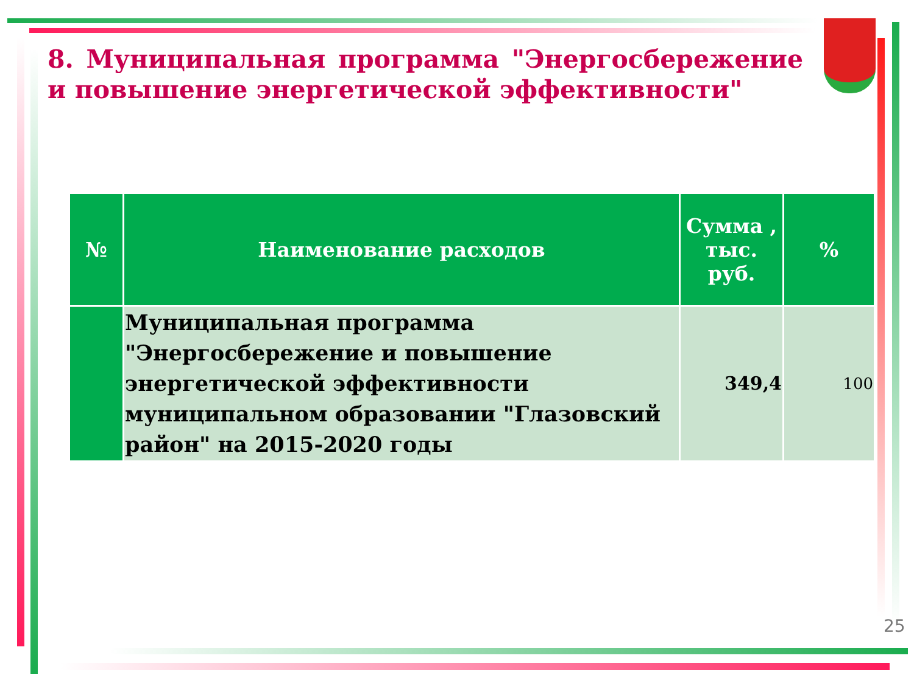8. Муниципальная программа "Энергосбережение и повышение энергетической эффективности"
| № | Наименование расходов | Сумма , тыс. руб. | % |
| --- | --- | --- | --- |
| | Муниципальная программа "Энергосбережение и повышение энергетической эффективности муниципальном образовании "Глазовский район" на 2015-2020 годы | 349,4 | 100 |
25